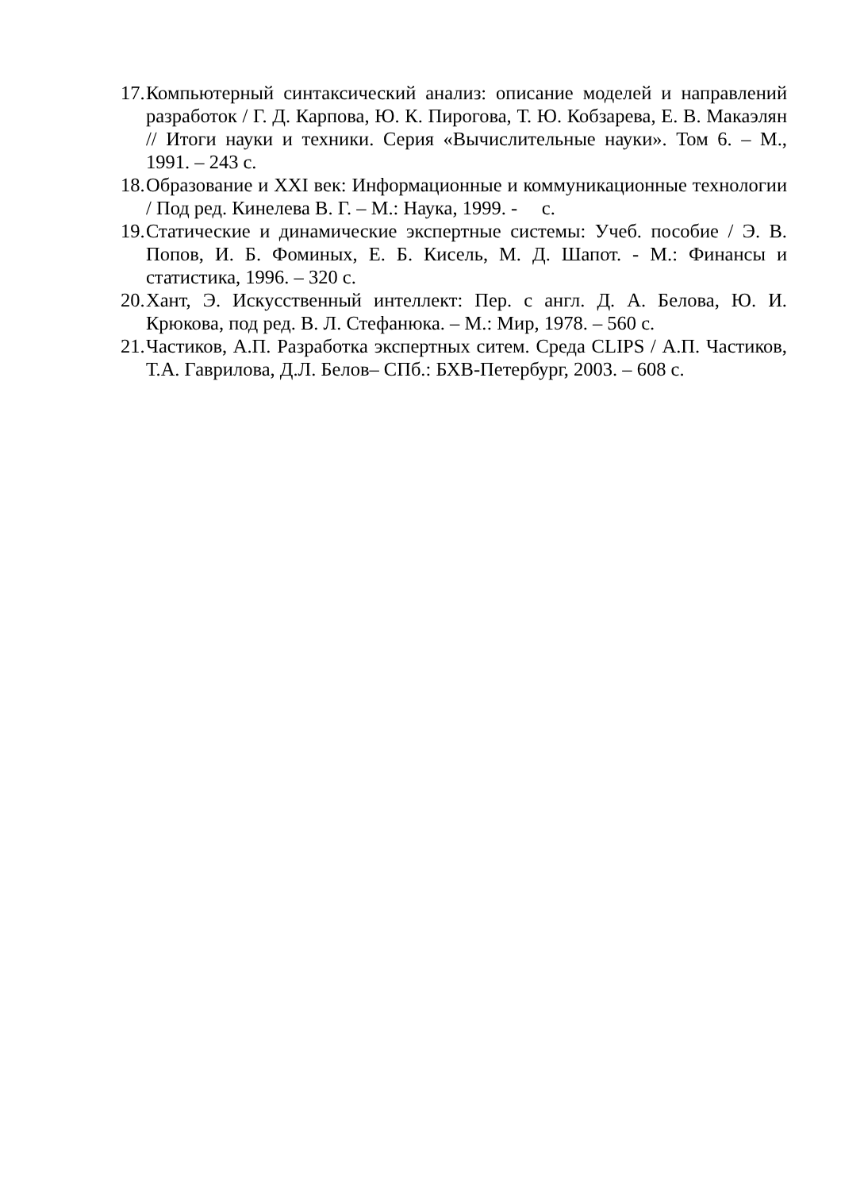17. Компьютерный синтаксический анализ: описание моделей и направлений разработок / Г. Д. Карпова, Ю. К. Пирогова, Т. Ю. Кобзарева, Е. В. Макаэлян // Итоги науки и техники. Серия «Вычислительные науки». Том 6. – М., 1991. – 243 с.
18. Образование и XXI век: Информационные и коммуникационные технологии / Под ред. Кинелева В. Г. – М.: Наука, 1999. - с.
19. Статические и динамические экспертные системы: Учеб. пособие / Э. В. Попов, И. Б. Фоминых, Е. Б. Кисель, М. Д. Шапот. - М.: Финансы и статистика, 1996. – 320 с.
20. Хант, Э. Искусственный интеллект: Пер. с англ. Д. А. Белова, Ю. И. Крюкова, под ред. В. Л. Стефанюка. – М.: Мир, 1978. – 560 с.
21. Частиков, А.П. Разработка экспертных ситем. Среда CLIPS / А.П. Частиков, Т.А. Гаврилова, Д.Л. Белов– СПб.: БХВ-Петербург, 2003. – 608 с.